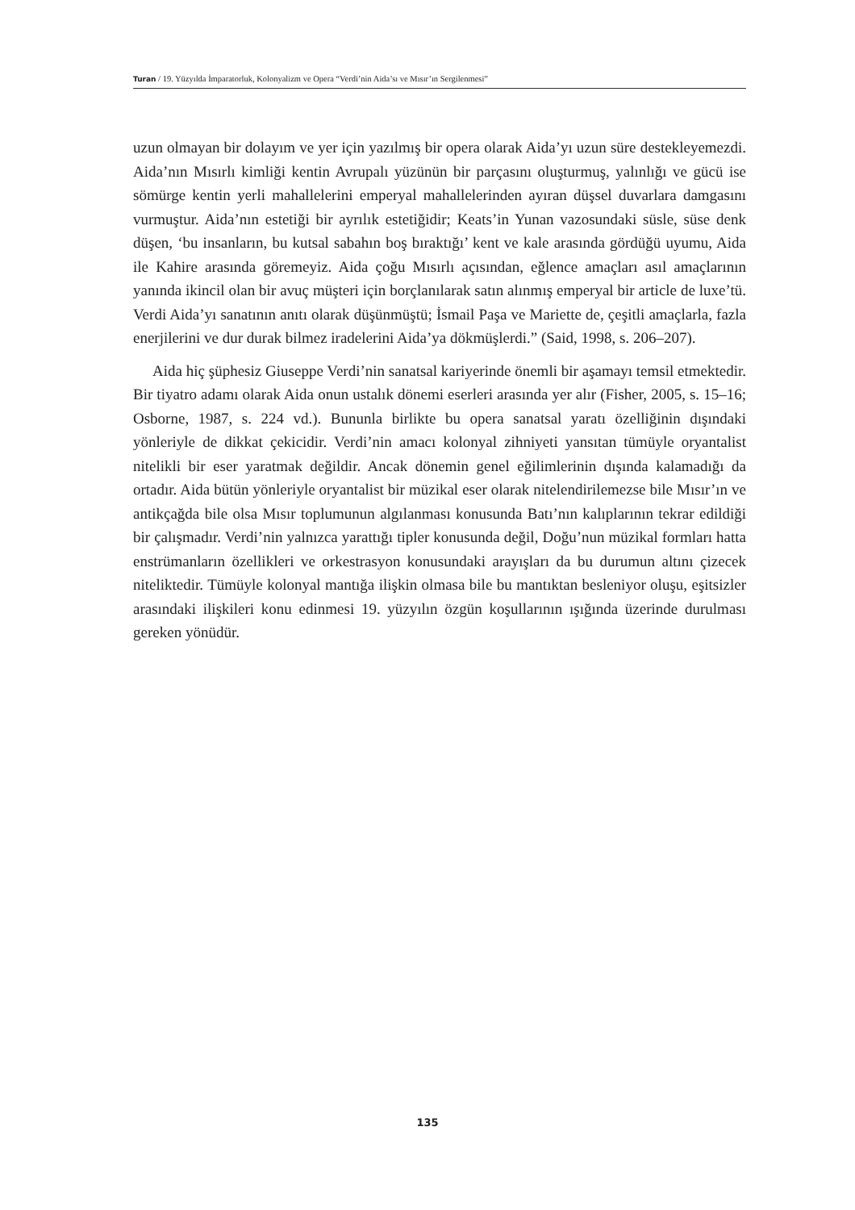Turan / 19. Yüzyılda İmparatorluk, Kolonyalizm ve Opera “Verdi’nin Aida’sı ve Mısır’ın Sergilenmesi”
uzun olmayan bir dolayım ve yer için yazılmış bir opera olarak Aida’yı uzun süre destekleyemezdi. Aida’nın Mısırlı kimliği kentin Avrupalı yüzünün bir parçasını oluşturmuş, yalınlığı ve gücü ise sömürge kentin yerli mahallelerini emperyal mahallelerinden ayıran düşsel duvarlara damgasını vurmuştur. Aida’nın estetiği bir ayrılık estetiğidir; Keats’in Yunan vazosundaki süsle, süse denk düşen, ‘bu insanların, bu kutsal sabahın boş bıraktığı’ kent ve kale arasında gördüğü uyumu, Aida ile Kahire arasında göremeyiz. Aida çoğu Mısırlı açısından, eğlence amaçları asıl amaçlarının yanında ikincil olan bir avuç müşteri için borçlanılarak satın alınmış emperyal bir article de luxe’tü. Verdi Aida’yı sanatının anıtı olarak düşünmüştü; İsmail Paşa ve Mariette de, çeşitli amaçlarla, fazla enerjilerini ve dur durak bilmez iradelerini Aida’ya dökmüşlerdi.” (Said, 1998, s. 206–207).
Aida hiç şüphesiz Giuseppe Verdi’nin sanatsal kariyerinde önemli bir aşamayı temsil etmektedir. Bir tiyatro adamı olarak Aida onun ustalık dönemi eserleri arasında yer alır (Fisher, 2005, s. 15–16; Osborne, 1987, s. 224 vd.). Bununla birlikte bu opera sanatsal yaratı özelliğinin dışındaki yönleriyle de dikkat çekicidir. Verdi’nin amacı kolonyal zihniyeti yansıtan tümüyle oryantalist nitelikli bir eser yaratmak değildir. Ancak dönemin genel eğilimlerinin dışında kalamadığı da ortadır. Aida bütün yönleriyle oryantalist bir müzikal eser olarak nitelendirilemezse bile Mısır’ın ve antikçağda bile olsa Mısır toplumunun algılanması konusunda Batı’nın kalıplarının tekrar edildiği bir çalışmadır. Verdi’nin yalnızca yarattığı tipler konusunda değil, Doğu’nun müzikal formları hatta enstrümanların özellikleri ve orkestrasyon konusundaki arayışları da bu durumun altını çizecek niteliktedir. Tümüyle kolonyal mantığa ilişkin olmasa bile bu mantıktan besleniyor oluşu, eşitsizler arasındaki ilişkileri konu edinmesi 19. yüzyılın özgün koşullarının ışığında üzerinde durulması gereken yönüdür.
135